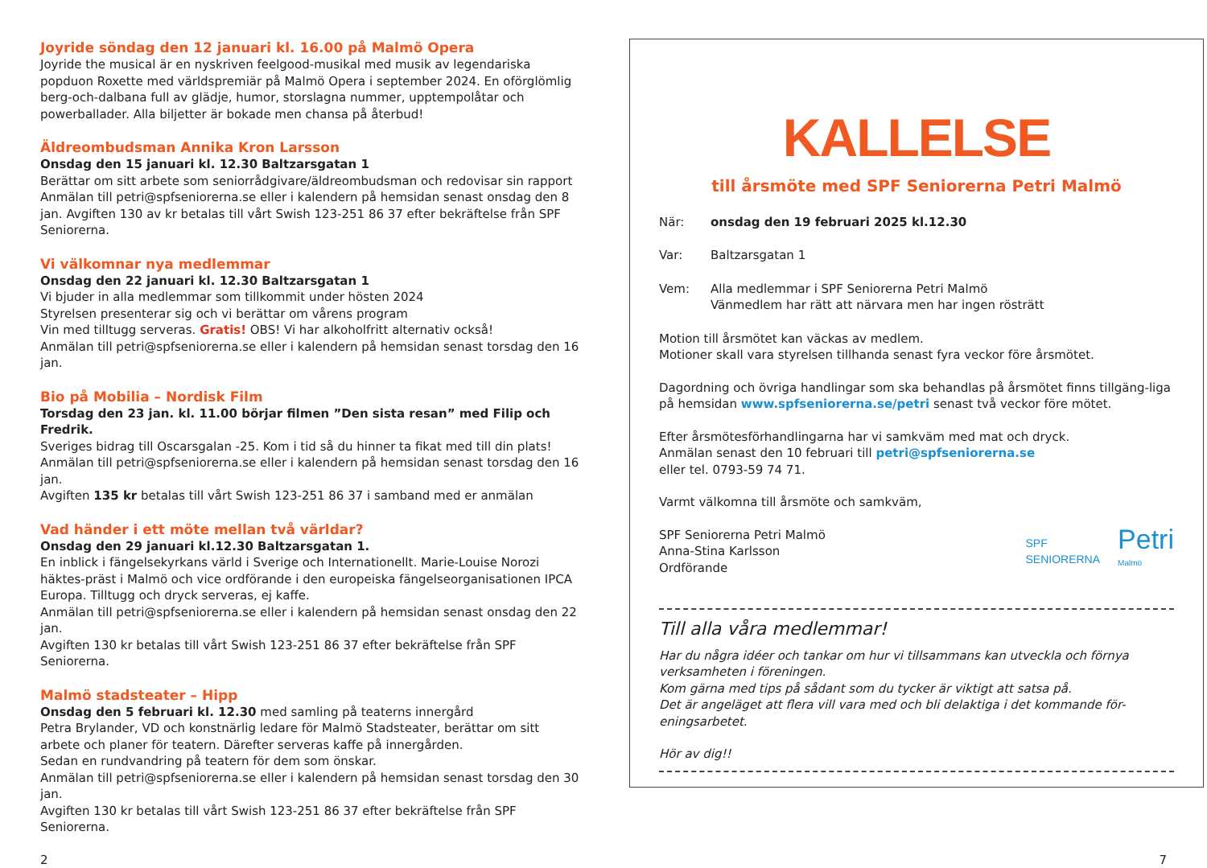Joyride söndag den 12 januari kl. 16.00 på Malmö Opera
Joyride the musical är en nyskriven feelgood-musikal med musik av legendariska popduon Roxette med världspremiär på Malmö Opera i september 2024. En oförglömlig berg-och-dalbana full av glädje, humor, storslagna nummer, upptempolåtar och powerballader. Alla biljetter är bokade men chansa på återbud!
Äldreombudsman Annika Kron Larsson
Onsdag den 15 januari kl. 12.30 Baltzarsgatan 1
Berättar om sitt arbete som seniorrådgivare/äldreombudsman och redovisar sin rapport
Anmälan till petri@spfseniorerna.se eller i kalendern på hemsidan senast onsdag den 8 jan. Avgiften 130 av kr betalas till vårt Swish 123-251 86 37 efter bekräftelse från SPF Seniorerna.
Vi välkomnar nya medlemmar
Onsdag den 22 januari kl. 12.30 Baltzarsgatan 1
Vi bjuder in alla medlemmar som tillkommit under hösten 2024
Styrelsen presenterar sig och vi berättar om vårens program
Vin med tilltugg serveras. Gratis! OBS! Vi har alkoholfritt alternativ också!
Anmälan till petri@spfseniorerna.se eller i kalendern på hemsidan senast torsdag den 16 jan.
Bio på Mobilia – Nordisk Film
Torsdag den 23 jan. kl. 11.00 börjar filmen ”Den sista resan” med Filip och Fredrik.
Sveriges bidrag till Oscarsgalan -25. Kom i tid så du hinner ta fikat med till din plats!
Anmälan till petri@spfseniorerna.se eller i kalendern på hemsidan senast torsdag den 16 jan.
Avgiften 135 kr betalas till vårt Swish 123-251 86 37 i samband med er anmälan
Vad händer i ett möte mellan två världar?
Onsdag den 29 januari kl.12.30 Baltzarsgatan 1.
En inblick i fängelsekyrkans värld i Sverige och Internationellt. Marie-Louise Norozi häktes-präst i Malmö och vice ordförande i den europeiska fängelseorganisationen IPCA Europa. Tilltugg och dryck serveras, ej kaffe.
Anmälan till petri@spfseniorerna.se eller i kalendern på hemsidan senast onsdag den 22 jan.
Avgiften 130 kr betalas till vårt Swish 123-251 86 37 efter bekräftelse från SPF Seniorerna.
Malmö stadsteater – Hipp
Onsdag den 5 februari kl. 12.30 med samling på teaterns innergård
Petra Brylander, VD och konstnärlig ledare för Malmö Stadsteater, berättar om sitt arbete och planer för teatern. Därefter serveras kaffe på innergården.
Sedan en rundvandring på teatern för dem som önskar.
Anmälan till petri@spfseniorerna.se eller i kalendern på hemsidan senast torsdag den 30 jan.
Avgiften 130 kr betalas till vårt Swish 123-251 86 37 efter bekräftelse från SPF Seniorerna.
KALLELSE
till årsmöte med SPF Seniorerna Petri Malmö
När: onsdag den 19 februari 2025 kl.12.30
Var: Baltzarsgatan 1
Vem: Alla medlemmar i SPF Seniorerna Petri Malmö
Vänmedlem har rätt att närvara men har ingen rösträtt
Motion till årsmötet kan väckas av medlem.
Motioner skall vara styrelsen tillhanda senast fyra veckor före årsmötet.
Dagordning och övriga handlingar som ska behandlas på årsmötet finns tillgäng-liga på hemsidan www.spfseniorerna.se/petri senast två veckor före mötet.
Efter årsmötesförhandlingarna har vi samkväm med mat och dryck.
Anmälan senast den 10 februari till petri@spfseniorerna.se
eller tel. 0793-59 74 71.
Varmt välkomna till årsmöte och samkväm,
SPF Seniorerna Petri Malmö
Anna-Stina Karlsson
Ordförande
SPF
SENIORERNA Petri
Malmö
Till alla våra medlemmar!
Har du några idéer och tankar om hur vi tillsammans kan utveckla och förnya verksamheten i föreningen.
Kom gärna med tips på sådant som du tycker är viktigt att satsa på.
Det är angeläget att flera vill vara med och bli delaktiga i det kommande för-eningsarbetet.
Hör av dig!!
2 7